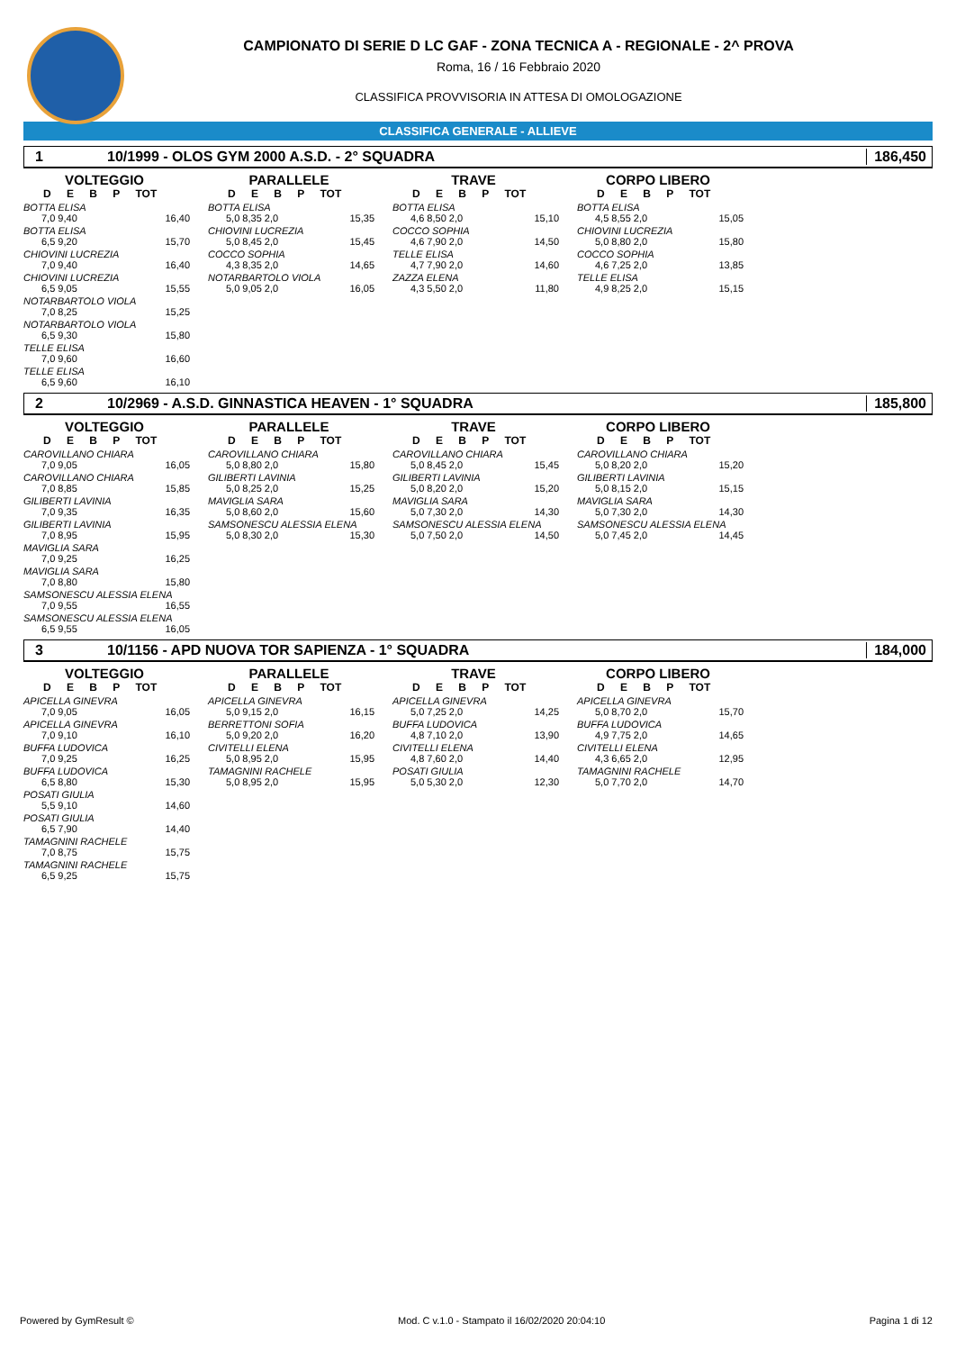CAMPIONATO DI SERIE D LC GAF - ZONA TECNICA A - REGIONALE - 2^ PROVA
Roma, 16 / 16 Febbraio 2020
CLASSIFICA PROVVISORIA IN ATTESA DI OMOLOGAZIONE
CLASSIFICA GENERALE - ALLIEVE
1 10/1999 - OLOS GYM 2000 A.S.D. - 2° SQUADRA 186,450
VOLTEGGIO
D E B P TOT
BOTTA ELISA
7,0 9,40 16,40
BOTTA ELISA
6,5 9,20 15,70
CHIOVINI LUCREZIA
7,0 9,40 16,40
CHIOVINI LUCREZIA
6,5 9,05 15,55
NOTARBARTOLO VIOLA
7,0 8,25 15,25
NOTARBARTOLO VIOLA
6,5 9,30 15,80
TELLE ELISA
7,0 9,60 16,60
TELLE ELISA
6,5 9,60 16,10
PARALLELE
D E B P TOT
BOTTA ELISA
5,0 8,35 2,0 15,35
CHIOVINI LUCREZIA
5,0 8,45 2,0 15,45
COCCO SOPHIA
4,3 8,35 2,0 14,65
NOTARBARTOLO VIOLA
5,0 9,05 2,0 16,05
TRAVE
D E B P TOT
BOTTA ELISA
4,6 8,50 2,0 15,10
COCCO SOPHIA
4,6 7,90 2,0 14,50
TELLE ELISA
4,7 7,90 2,0 14,60
ZAZZA ELENA
4,3 5,50 2,0 11,80
CORPO LIBERO
D E B P TOT
BOTTA ELISA
4,5 8,55 2,0 15,05
CHIOVINI LUCREZIA
5,0 8,80 2,0 15,80
COCCO SOPHIA
4,6 7,25 2,0 13,85
TELLE ELISA
4,9 8,25 2,0 15,15
2 10/2969 - A.S.D. GINNASTICA HEAVEN - 1° SQUADRA 185,800
VOLTEGGIO
D E B P TOT
CAROVILLANO CHIARA
7,0 9,05 16,05
CAROVILLANO CHIARA
7,0 8,85 15,85
GILIBERTI LAVINIA
7,0 9,35 16,35
GILIBERTI LAVINIA
7,0 8,95 15,95
MAVIGLIA SARA
7,0 9,25 16,25
MAVIGLIA SARA
7,0 8,80 15,80
SAMSONESCU ALESSIA ELENA
7,0 9,55 16,55
SAMSONESCU ALESSIA ELENA
6,5 9,55 16,05
PARALLELE
D E B P TOT
CAROVILLANO CHIARA
5,0 8,80 2,0 15,80
GILIBERTI LAVINIA
5,0 8,25 2,0 15,25
MAVIGLIA SARA
5,0 8,60 2,0 15,60
SAMSONESCU ALESSIA ELENA
5,0 8,30 2,0 15,30
TRAVE
D E B P TOT
CAROVILLANO CHIARA
5,0 8,45 2,0 15,45
GILIBERTI LAVINIA
5,0 8,20 2,0 15,20
MAVIGLIA SARA
5,0 7,30 2,0 14,30
SAMSONESCU ALESSIA ELENA
5,0 7,50 2,0 14,50
CORPO LIBERO
D E B P TOT
CAROVILLANO CHIARA
5,0 8,20 2,0 15,20
GILIBERTI LAVINIA
5,0 8,15 2,0 15,15
MAVIGLIA SARA
5,0 7,30 2,0 14,30
SAMSONESCU ALESSIA ELENA
5,0 7,45 2,0 14,45
3 10/1156 - APD NUOVA TOR SAPIENZA - 1° SQUADRA 184,000
VOLTEGGIO
D E B P TOT
APICELLA GINEVRA
7,0 9,05 16,05
APICELLA GINEVRA
7,0 9,10 16,10
BUFFA LUDOVICA
7,0 9,25 16,25
BUFFA LUDOVICA
6,5 8,80 15,30
POSATI GIULIA
5,5 9,10 14,60
POSATI GIULIA
6,5 7,90 14,40
TAMAGNINI RACHELE
7,0 8,75 15,75
TAMAGNINI RACHELE
6,5 9,25 15,75
PARALLELE
D E B P TOT
APICELLA GINEVRA
5,0 9,15 2,0 16,15
BERRETTONI SOFIA
5,0 9,20 2,0 16,20
CIVITELLI ELENA
5,0 8,95 2,0 15,95
TAMAGNINI RACHELE
5,0 8,95 2,0 15,95
TRAVE
D E B P TOT
APICELLA GINEVRA
5,0 7,25 2,0 14,25
BUFFA LUDOVICA
4,8 7,10 2,0 13,90
CIVITELLI ELENA
4,8 7,60 2,0 14,40
POSATI GIULIA
5,0 5,30 2,0 12,30
CORPO LIBERO
D E B P TOT
APICELLA GINEVRA
5,0 8,70 2,0 15,70
BUFFA LUDOVICA
4,9 7,75 2,0 14,65
CIVITELLI ELENA
4,3 6,65 2,0 12,95
TAMAGNINI RACHELE
5,0 7,70 2,0 14,70
Powered by GymResult © Mod. C v.1.0 - Stampato il 16/02/2020 20:04:10 Pagina 1 di 12